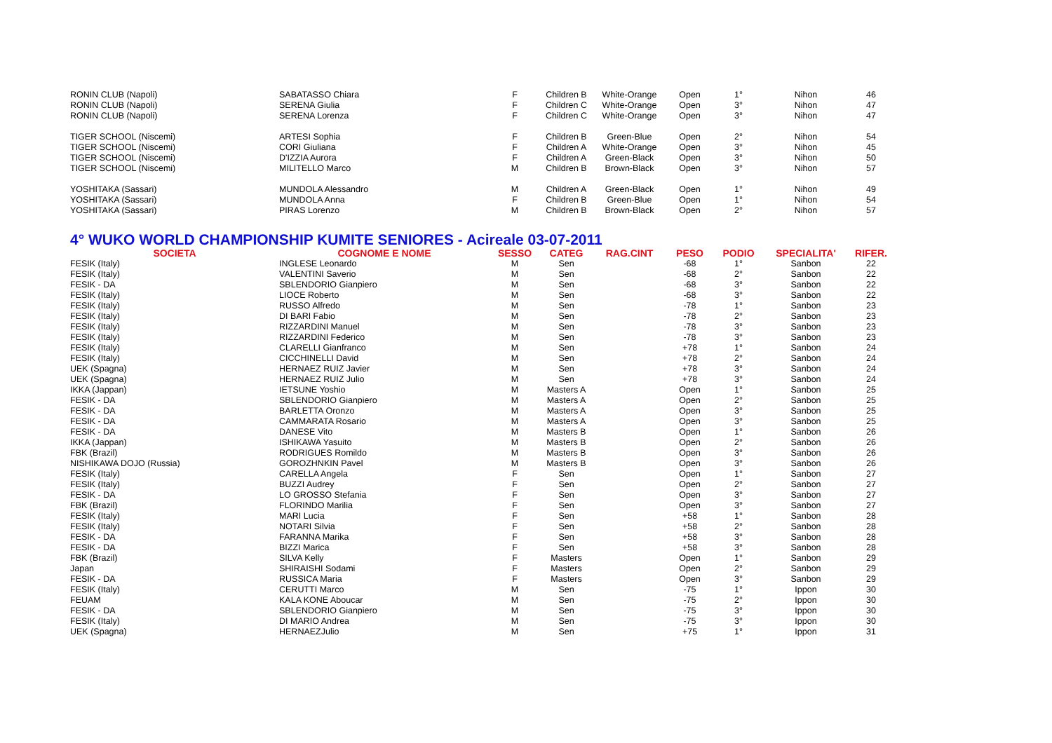| RONIN CLUB (Napoli) | SABATASSO Chiara | F | Children B | White-Orange | Open | 1° | Nihon | 46 |
| RONIN CLUB (Napoli) | SERENA Giulia | F | Children C | White-Orange | Open | 3° | Nihon | 47 |
| RONIN CLUB (Napoli) | SERENA Lorenza | F | Children C | White-Orange | Open | 3° | Nihon | 47 |
| TIGER SCHOOL (Niscemi) | ARTESI Sophia | F | Children B | Green-Blue | Open | 2° | Nihon | 54 |
| TIGER SCHOOL (Niscemi) | CORI Giuliana | F | Children A | White-Orange | Open | 3° | Nihon | 45 |
| TIGER SCHOOL (Niscemi) | D'IZZIA Aurora | F | Children A | Green-Black | Open | 3° | Nihon | 50 |
| TIGER SCHOOL (Niscemi) | MILITELLO Marco | M | Children B | Brown-Black | Open | 3° | Nihon | 57 |
| YOSHITAKA (Sassari) | MUNDOLA Alessandro | M | Children A | Green-Black | Open | 1° | Nihon | 49 |
| YOSHITAKA (Sassari) | MUNDOLA Anna | F | Children B | Green-Blue | Open | 1° | Nihon | 54 |
| YOSHITAKA (Sassari) | PIRAS Lorenzo | M | Children B | Brown-Black | Open | 2° | Nihon | 57 |
4° WUKO WORLD CHAMPIONSHIP KUMITE SENIORES - Acireale 03-07-2011
| SOCIETA | COGNOME E NOME | SESSO | CATEG | RAG.CINT | PESO | PODIO | SPECIALITA' | RIFER. |
| --- | --- | --- | --- | --- | --- | --- | --- | --- |
| FESIK (Italy) | INGLESE Leonardo | M | Sen | | -68 | 1° | Sanbon | 22 |
| FESIK (Italy) | VALENTINI Saverio | M | Sen | | -68 | 2° | Sanbon | 22 |
| FESIK - DA | SBLENDORIO Gianpiero | M | Sen | | -68 | 3° | Sanbon | 22 |
| FESIK (Italy) | LIOCE Roberto | M | Sen | | -68 | 3° | Sanbon | 22 |
| FESIK (Italy) | RUSSO Alfredo | M | Sen | | -78 | 1° | Sanbon | 23 |
| FESIK (Italy) | DI BARI Fabio | M | Sen | | -78 | 2° | Sanbon | 23 |
| FESIK (Italy) | RIZZARDINI Manuel | M | Sen | | -78 | 3° | Sanbon | 23 |
| FESIK (Italy) | RIZZARDINI Federico | M | Sen | | -78 | 3° | Sanbon | 23 |
| FESIK (Italy) | CLARELLI Gianfranco | M | Sen | | +78 | 1° | Sanbon | 24 |
| FESIK (Italy) | CICCHINELLI David | M | Sen | | +78 | 2° | Sanbon | 24 |
| UEK (Spagna) | HERNAEZ RUIZ Javier | M | Sen | | +78 | 3° | Sanbon | 24 |
| UEK (Spagna) | HERNAEZ RUIZ Julio | M | Sen | | +78 | 3° | Sanbon | 24 |
| IKKA (Jappan) | IETSUNE Yoshio | M | Masters A | | Open | 1° | Sanbon | 25 |
| FESIK - DA | SBLENDORIO Gianpiero | M | Masters A | | Open | 2° | Sanbon | 25 |
| FESIK - DA | BARLETTA Oronzo | M | Masters A | | Open | 3° | Sanbon | 25 |
| FESIK - DA | CAMMARATA Rosario | M | Masters A | | Open | 3° | Sanbon | 25 |
| FESIK - DA | DANESE Vito | M | Masters B | | Open | 1° | Sanbon | 26 |
| IKKA (Jappan) | ISHIKAWA Yasuito | M | Masters B | | Open | 2° | Sanbon | 26 |
| FBK (Brazil) | RODRIGUES Romildo | M | Masters B | | Open | 3° | Sanbon | 26 |
| NISHIKAWA DOJO (Russia) | GOROZHNKIN Pavel | M | Masters B | | Open | 3° | Sanbon | 26 |
| FESIK (Italy) | CARELLA Angela | F | Sen | | Open | 1° | Sanbon | 27 |
| FESIK (Italy) | BUZZI Audrey | F | Sen | | Open | 2° | Sanbon | 27 |
| FESIK - DA | LO GROSSO Stefania | F | Sen | | Open | 3° | Sanbon | 27 |
| FBK (Brazil) | FLORINDO Marilia | F | Sen | | Open | 3° | Sanbon | 27 |
| FESIK (Italy) | MARI Lucia | F | Sen | | +58 | 1° | Sanbon | 28 |
| FESIK (Italy) | NOTARI Silvia | F | Sen | | +58 | 2° | Sanbon | 28 |
| FESIK - DA | FARANNA Marika | F | Sen | | +58 | 3° | Sanbon | 28 |
| FESIK - DA | BIZZI Marica | F | Sen | | +58 | 3° | Sanbon | 28 |
| FBK (Brazil) | SILVA Kelly | F | Masters | | Open | 1° | Sanbon | 29 |
| Japan | SHIRAISHI Sodami | F | Masters | | Open | 2° | Sanbon | 29 |
| FESIK - DA | RUSSICA Maria | F | Masters | | Open | 3° | Sanbon | 29 |
| FESIK (Italy) | CERUTTI Marco | M | Sen | | -75 | 1° | Ippon | 30 |
| FEUAM | KALA KONE Aboucar | M | Sen | | -75 | 2° | Ippon | 30 |
| FESIK - DA | SBLENDORIO Gianpiero | M | Sen | | -75 | 3° | Ippon | 30 |
| FESIK (Italy) | DI MARIO Andrea | M | Sen | | -75 | 3° | Ippon | 30 |
| UEK (Spagna) | HERNAEZJulio | M | Sen | | +75 | 1° | Ippon | 31 |